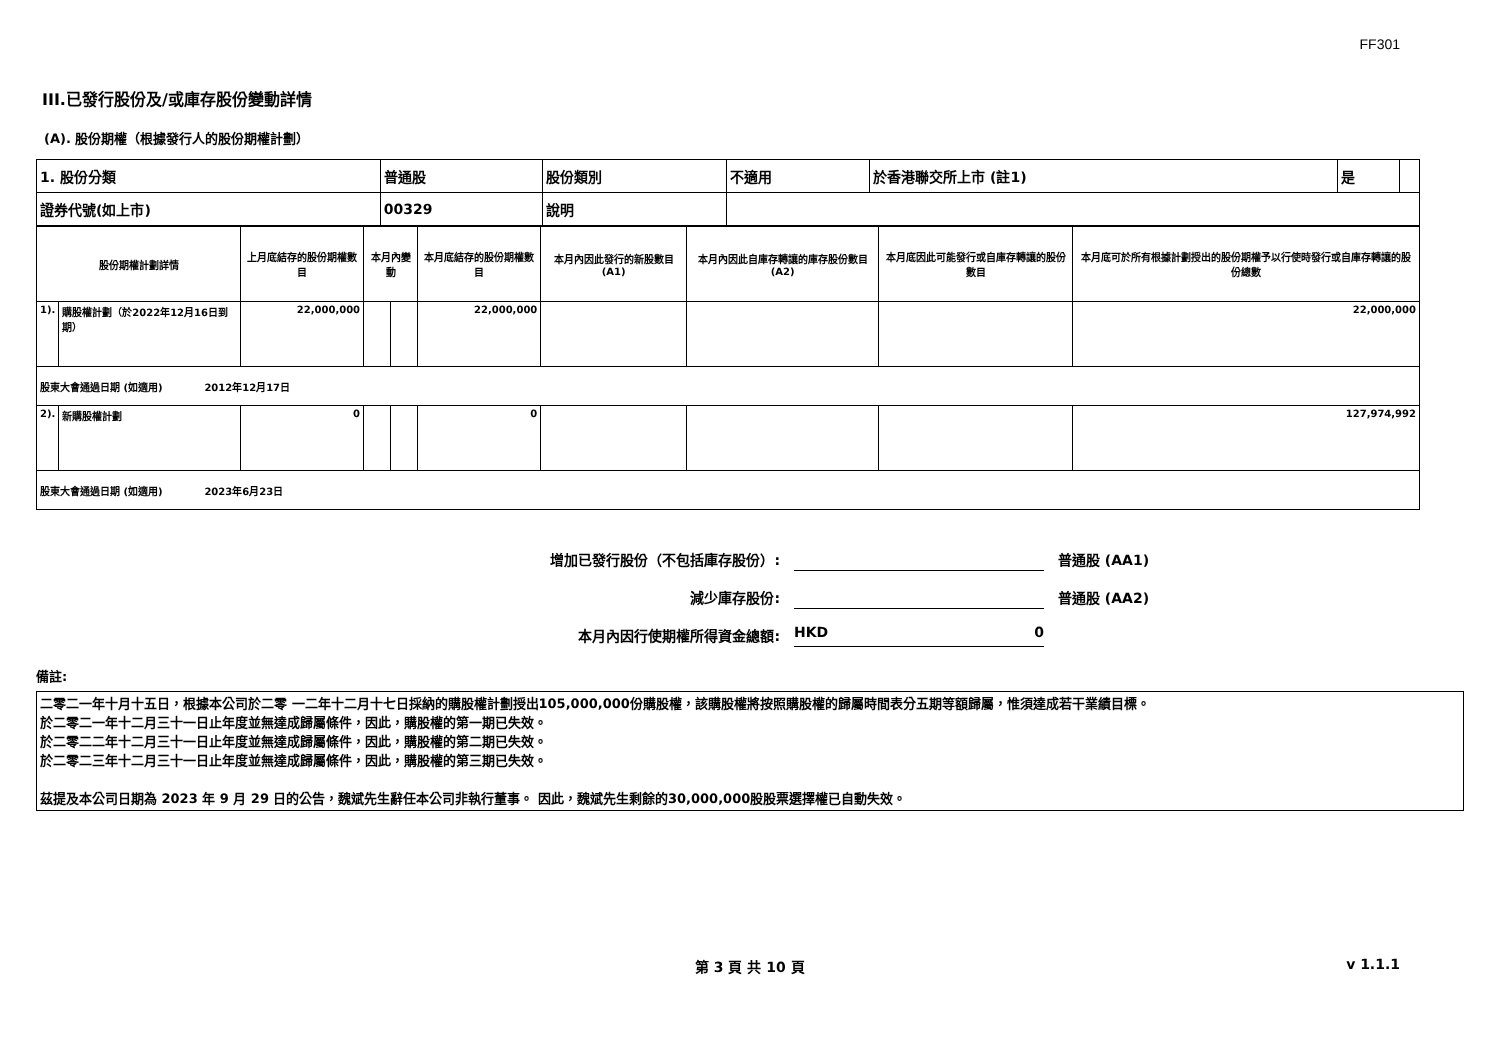FF301
III.已發行股份及/或庫存股份變動詳情
(A). 股份期權（根據發行人的股份期權計劃）
| 1. 股份分類 | 普通股 | 股份類別 | 不適用 | 於香港聯交所上市 (註1) | 是 | |
| 證券代號(如上市) | 00329 | 說明 | | | | |
| 股份期權計劃詳情 | | 上月底結存的股份期權數目 | 本月內變動 | | 本月底結存的股份期權數目 | 本月內因此發行的新股數目 (A1) | 本月內因此自庫存轉讓的庫存股份數目 (A2) | 本月底因此可能發行或自庫存轉讓的股份數目 | 本月底可於所有根據計劃授出的股份期權予以行使時發行或自庫存轉讓的股份總數 |
| --- | --- | --- | --- | --- | --- | --- | --- | --- | --- |
| 1). | 購股權計劃（於2022年12月16日到期） | 22,000,000 | | | 22,000,000 | | | | 22,000,000 |
| 股東大會通過日期 (如適用) 2012年12月17日 | | | | | | | | | |
| 2). | 新購股權計劃 | 0 | | | 0 | | | | 127,974,992 |
| 股東大會通過日期 (如適用) 2023年6月23日 | | | | | | | | | |
增加已發行股份（不包括庫存股份）: 普通股 (AA1)
減少庫存股份: 普通股 (AA2)
本月內因行使期權所得資金總額: HKD 0
備註:
二零二一年十月十五日，根據本公司於二零 一二年十二月十七日採納的購股權計劃授出105,000,000份購股權，該購股權將按照購股權的歸屬時間表分五期等額歸屬，惟須達成若干業績目標。
於二零二一年十二月三十一日止年度並無達成歸屬條件，因此，購股權的第一期已失效。
於二零二二年十二月三十一日止年度並無達成歸屬條件，因此，購股權的第二期已失效。
於二零二三年十二月三十一日止年度並無達成歸屬條件，因此，購股權的第三期已失效。
茲提及本公司日期為 2023 年 9 月 29 日的公告，魏斌先生辭任本公司非執行董事。 因此，魏斌先生剩餘的30,000,000股股票選擇權已自動失效。
第 3 頁 共 10 頁 v 1.1.1